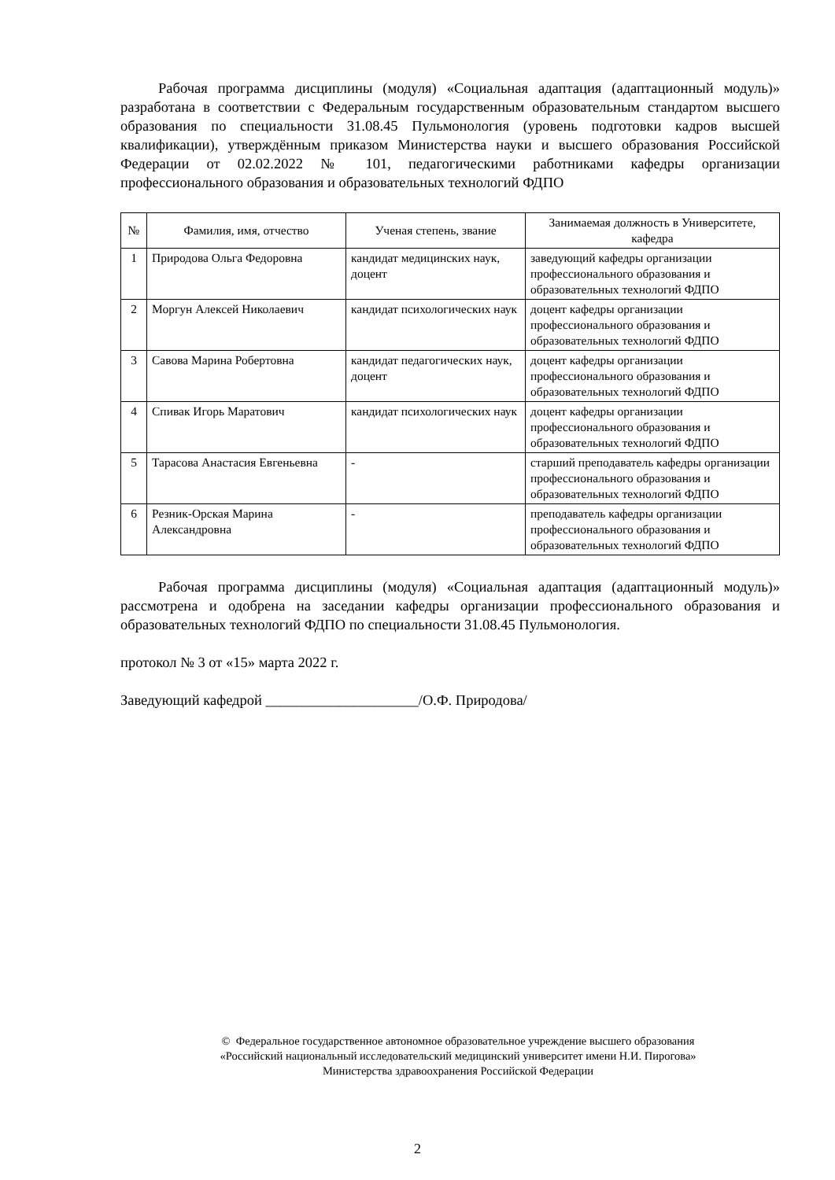Рабочая программа дисциплины (модуля) «Социальная адаптация (адаптационный модуль)» разработана в соответствии с Федеральным государственным образовательным стандартом высшего образования по специальности 31.08.45 Пульмонология (уровень подготовки кадров высшей квалификации), утверждённым приказом Министерства науки и высшего образования Российской Федерации от 02.02.2022 № 101, педагогическими работниками кафедры организации профессионального образования и образовательных технологий ФДПО
| № | Фамилия, имя, отчество | Ученая степень, звание | Занимаемая должность в Университете, кафедра |
| --- | --- | --- | --- |
| 1 | Природова Ольга Федоровна | кандидат медицинских наук, доцент | заведующий кафедры организации профессионального образования и образовательных технологий ФДПО |
| 2 | Моргун Алексей Николаевич | кандидат психологических наук | доцент кафедры организации профессионального образования и образовательных технологий ФДПО |
| 3 | Савова Марина Робертовна | кандидат педагогических наук, доцент | доцент кафедры организации профессионального образования и образовательных технологий ФДПО |
| 4 | Спивак Игорь Маратович | кандидат психологических наук | доцент кафедры организации профессионального образования и образовательных технологий ФДПО |
| 5 | Тарасова Анастасия Евгеньевна | - | старший преподаватель кафедры организации профессионального образования и образовательных технологий ФДПО |
| 6 | Резник-Орская Марина Александровна | - | преподаватель кафедры организации профессионального образования и образовательных технологий ФДПО |
Рабочая программа дисциплины (модуля) «Социальная адаптация (адаптационный модуль)» рассмотрена и одобрена на заседании кафедры организации профессионального образования и образовательных технологий ФДПО по специальности 31.08.45 Пульмонология.
протокол № 3 от «15» марта 2022 г.
Заведующий кафедрой _____________________/О.Ф. Природова/
© Федеральное государственное автономное образовательное учреждение высшего образования
«Российский национальный исследовательский медицинский университет имени Н.И. Пирогова»
Министерства здравоохранения Российской Федерации
2